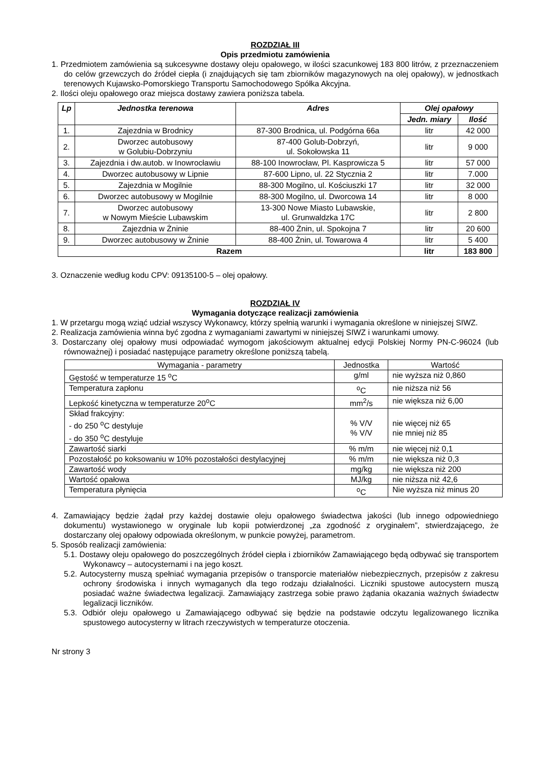ROZDZIAŁ III
Opis przedmiotu zamówienia
1. Przedmiotem zamówienia są sukcesywne dostawy oleju opałowego, w ilości szacunkowej 183 800 litrów, z przeznaczeniem do celów grzewczych do źródeł ciepła (i znajdujących się tam zbiorników magazynowych na olej opałowy), w jednostkach terenowych Kujawsko-Pomorskiego Transportu Samochodowego Spółka Akcyjna.
2. Ilości oleju opałowego oraz miejsca dostawy zawiera poniższa tabela.
| Lp | Jednostka terenowa | Adres | Olej opałowy | |
| --- | --- | --- | --- | --- |
| | | | Jedn. miary | Ilość |
| 1. | Zajezdnia w Brodnicy | 87-300 Brodnica, ul. Podgórna 66a | litr | 42 000 |
| 2. | Dworzec autobusowy w Golubiu-Dobrzyniu | 87-400 Golub-Dobrzyń, ul. Sokołowska 11 | litr | 9 000 |
| 3. | Zajezdnia i dw.autob. w Inowrocławiu | 88-100 Inowrocław, Pl. Kasprowicza 5 | litr | 57 000 |
| 4. | Dworzec autobusowy w Lipnie | 87-600 Lipno, ul. 22 Stycznia 2 | litr | 7.000 |
| 5. | Zajezdnia w Mogilnie | 88-300 Mogilno, ul. Kościuszki 17 | litr | 32 000 |
| 6. | Dworzec autobusowy w Mogilnie | 88-300 Mogilno, ul. Dworcowa 14 | litr | 8 000 |
| 7. | Dworzec autobusowy w Nowym Mieście Lubawskim | 13-300 Nowe Miasto Lubawskie, ul. Grunwaldzka 17C | litr | 2 800 |
| 8. | Zajezdnia w Żninie | 88-400 Żnin, ul. Spokojna 7 | litr | 20 600 |
| 9. | Dworzec autobusowy w Żninie | 88-400 Żnin, ul. Towarowa 4 | litr | 5 400 |
| Razem | | | litr | 183 800 |
3. Oznaczenie według kodu CPV: 09135100-5 – olej opałowy.
ROZDZIAŁ IV
Wymagania dotyczące realizacji zamówienia
1. W przetargu mogą wziąć udział wszyscy Wykonawcy, którzy spełnią warunki i wymagania określone w niniejszej SIWZ.
2. Realizacja zamówienia winna być zgodna z wymaganiami zawartymi w niniejszej SIWZ i warunkami umowy.
3. Dostarczany olej opałowy musi odpowiadać wymogom jakościowym aktualnej edycji Polskiej Normy PN-C-96024 (lub równoważnej) i posiadać następujące parametry określone poniższą tabelą.
| Wymagania - parametry | Jednostka | Wartość |
| Gęstość w temperaturze 15 <sup>o</sup>C | g/ml | nie wyższa niż 0,860 |
| Temperatura zapłonu | <sup>o</sup> C | nie niższa niż 56 |
| Lepkość kinetyczna w temperaturze 20<sup>o</sup>C | mm<sup>2</sup>/s | nie większa niż 6,00 |
| Skład frakcyjny: - do 250 <sup>o</sup>C destyluje - do 350 <sup>o</sup>C destyluje | % V/V % V/V | nie więcej niż 65 nie mniej niż 85 |
| Zawartość siarki | % m/m | nie więcej niż 0,1 |
| Pozostałość po koksowaniu w 10% pozostałości destylacyjnej | % m/m | nie większa niż 0,3 |
| Zawartość wody | mg/kg | nie większa niż 200 |
| Wartość opałowa | MJ/kg | nie niższa niż 42,6 |
| Temperatura płynięcia | <sup>o</sup> C | Nie wyższa niż minus 20 |
4. Zamawiający będzie żądał przy każdej dostawie oleju opałowego świadectwa jakości (lub innego odpowiedniego dokumentu) wystawionego w oryginale lub kopii potwierdzonej „za zgodność z oryginałem”, stwierdzającego, że dostarczany olej opałowy odpowiada określonym, w punkcie powyżej, parametrom.
5. Sposób realizacji zamówienia:
5.1. Dostawy oleju opałowego do poszczególnych źródeł ciepła i zbiorników Zamawiającego będą odbywać się transportem Wykonawcy – autocysternami i na jego koszt.
5.2. Autocysterny muszą spełniać wymagania przepisów o transporcie materiałów niebezpiecznych, przepisów z zakresu ochrony środowiska i innych wymaganych dla tego rodzaju działalności. Liczniki spustowe autocystern muszą posiadać ważne świadectwa legalizacji. Zamawiający zastrzega sobie prawo żądania okazania ważnych świadectw legalizacji liczników.
5.3. Odbiór oleju opałowego u Zamawiającego odbywać się będzie na podstawie odczytu legalizowanego licznika spustowego autocysterny w litrach rzeczywistych w temperaturze otoczenia.
Nr strony 3